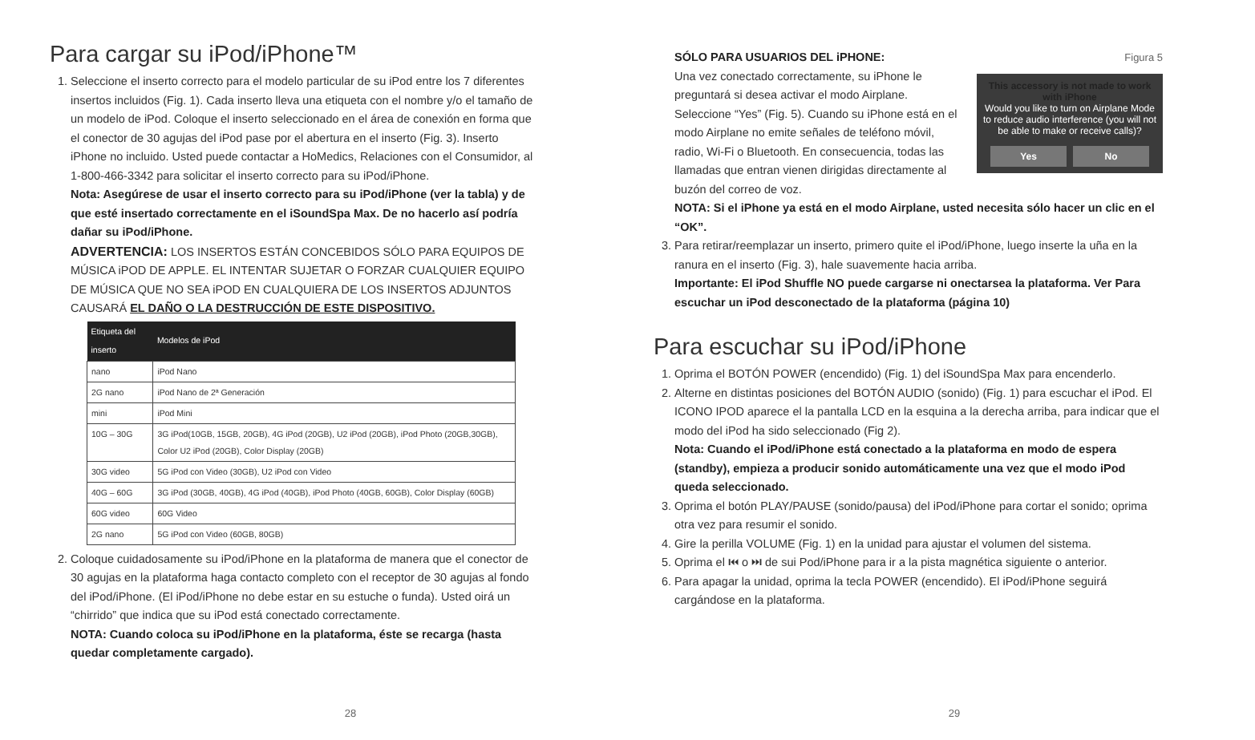Para cargar su iPod/iPhone™
1. Seleccione el inserto correcto para el modelo particular de su iPod entre los 7 diferentes insertos incluidos (Fig. 1). Cada inserto lleva una etiqueta con el nombre y/o el tamaño de un modelo de iPod. Coloque el inserto seleccionado en el área de conexión en forma que el conector de 30 agujas del iPod pase por el abertura en el inserto (Fig. 3). Inserto iPhone no incluido. Usted puede contactar a HoMedics, Relaciones con el Consumidor, al 1-800-466-3342 para solicitar el inserto correcto para su iPod/iPhone.
Nota: Asegúrese de usar el inserto correcto para su iPod/iPhone (ver la tabla) y de que esté insertado correctamente en el iSoundSpa Max. De no hacerlo así podría dañar su iPod/iPhone.
ADVERTENCIA: LOS INSERTOS ESTÁN CONCEBIDOS SÓLO PARA EQUIPOS DE MÚSICA iPOD DE APPLE. EL INTENTAR SUJETAR O FORZAR CUALQUIER EQUIPO DE MÚSICA QUE NO SEA iPOD EN CUALQUIERA DE LOS INSERTOS ADJUNTOS CAUSARÁ EL DAÑO O LA DESTRUCCIÓN DE ESTE DISPOSITIVO.
| Etiqueta del inserto | Modelos de iPod |
| --- | --- |
| nano | iPod Nano |
| 2G nano | iPod Nano de 2ª Generación |
| mini | iPod Mini |
| 10G – 30G | 3G iPod(10GB, 15GB, 20GB), 4G iPod (20GB), U2 iPod (20GB), iPod Photo (20GB,30GB), Color U2 iPod (20GB), Color Display (20GB) |
| 30G video | 5G iPod con Video (30GB), U2 iPod con Video |
| 40G – 60G | 3G iPod (30GB, 40GB), 4G iPod (40GB), iPod Photo (40GB, 60GB), Color Display (60GB) |
| 60G video | 60G Video |
| 2G nano | 5G iPod con Video (60GB, 80GB) |
2. Coloque cuidadosamente su iPod/iPhone en la plataforma de manera que el conector de 30 agujas en la plataforma haga contacto completo con el receptor de 30 agujas al fondo del iPod/iPhone. (El iPod/iPhone no debe estar en su estuche o funda). Usted oirá un “chirrido” que indica que su iPod está conectado correctamente.
NOTA: Cuando coloca su iPod/iPhone en la plataforma, éste se recarga (hasta quedar completamente cargado).
28
Figura 5
This accessory is not made to work with iPhone
Would you like to turn on Airplane Mode to reduce audio interference (you will not be able to make or receive calls)?
Yes No
SÓLO PARA USUARIOS DEL iPHONE:
Una vez conectado correctamente, su iPhone le preguntará si desea activar el modo Airplane. Seleccione “Yes” (Fig. 5). Cuando su iPhone está en el modo Airplane no emite señales de teléfono móvil, radio, Wi-Fi o Bluetooth. En consecuencia, todas las llamadas que entran vienen dirigidas directamente al buzón del correo de voz.
NOTA: Si el iPhone ya está en el modo Airplane, usted necesita sólo hacer un clic en el “OK”.
3. Para retirar/reemplazar un inserto, primero quite el iPod/iPhone, luego inserte la uña en la ranura en el inserto (Fig. 3), hale suavemente hacia arriba.
Importante: El iPod Shuffle NO puede cargarse ni onectarsea la plataforma. Ver Para escuchar un iPod desconectado de la plataforma (página 10)
Para escuchar su iPod/iPhone
1. Oprima el BOTÓN POWER (encendido) (Fig. 1) del iSoundSpa Max para encenderlo.
2. Alterne en distintas posiciones del BOTÓN AUDIO (sonido) (Fig. 1) para escuchar el iPod. El ICONO IPOD aparece el la pantalla LCD en la esquina a la derecha arriba, para indicar que el modo del iPod ha sido seleccionado (Fig 2).
Nota: Cuando el iPod/iPhone está conectado a la plataforma en modo de espera (standby), empieza a producir sonido automáticamente una vez que el modo iPod queda seleccionado.
3. Oprima el botón PLAY/PAUSE (sonido/pausa) del iPod/iPhone para cortar el sonido; oprima otra vez para resumir el sonido.
4. Gire la perilla VOLUME (Fig. 1) en la unidad para ajustar el volumen del sistema.
5. Oprima el ⏮ o ⏭ de sui Pod/iPhone para ir a la pista magnética siguiente o anterior.
6. Para apagar la unidad, oprima la tecla POWER (encendido). El iPod/iPhone seguirá cargándose en la plataforma.
29